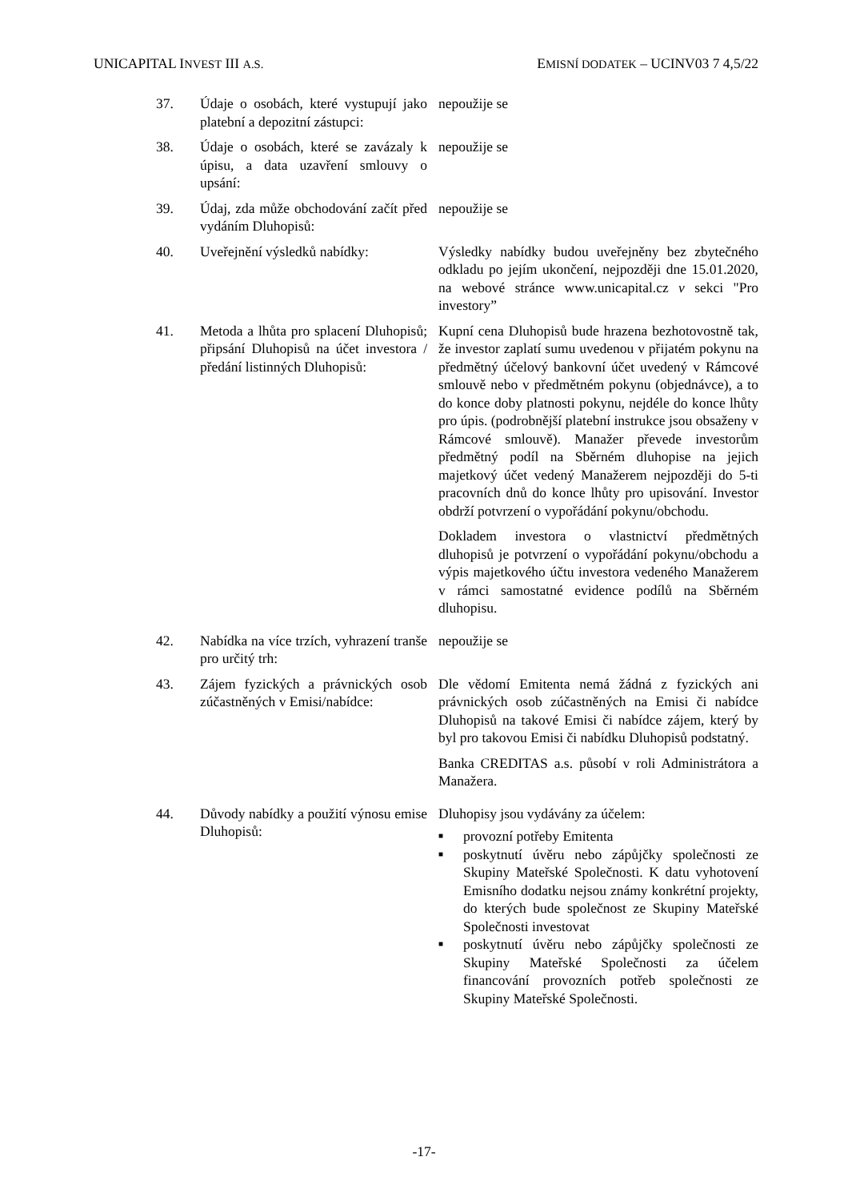UNICAPITAL INVEST III A.S. EMISNÍ DODATEK – UCINV03 7 4,5/22
37. Údaje o osobách, které vystupují jako platební a depozitní zástupci:
nepoužije se
38. Údaje o osobách, které se zavázaly k úpisu, a data uzavření smlouvy o upsání:
nepoužije se
39. Údaj, zda může obchodování začít před vydáním Dluhopisů:
nepoužije se
40. Uveřejnění výsledků nabídky: Výsledky nabídky budou uveřejněny bez zbytečného odkladu po jejím ukončení, nejpozději dne 15.01.2020, na webové stránce www.unicapital.cz v sekci "Pro investory”
41. Metoda a lhůta pro splacení Dluhopisů; připsání Dluhopisů na účet investora / předání listinných Dluhopisů:
Kupní cena Dluhopisů bude hrazena bezhotovostně tak, že investor zaplatí sumu uvedenou v přijatém pokynu na předmětný účelový bankovní účet uvedený v Rámcové smlouvě nebo v předmětném pokynu (objednávce), a to do konce doby platnosti pokynu, nejdéle do konce lhůty pro úpis. (podrobnější platební instrukce jsou obsaženy v Rámcové smlouvě). Manažer převede investorům předmětný podíl na Sběrném dluhopise na jejich majetkový účet vedený Manažerem nejpozději do 5-ti pracovních dnů do konce lhůty pro upisování. Investor obdrží potvrzení o vypořádání pokynu/obchodu.
Dokladem investora o vlastnictví předmětných dluhopisů je potvrzení o vypořádání pokynu/obchodu a výpis majetkového účtu investora vedeného Manažerem v rámci samostatné evidence podílů na Sběrném dluhopisu.
42. Nabídka na více trzích, vyhrazení tranše pro určitý trh:
nepoužije se
43. Zájem fyzických a právnických osob zúčastněných v Emisi/nabídce:
Dle vědomí Emitenta nemá žádná z fyzických ani právnických osob zúčastněných na Emisi či nabídce Dluhopisů na takové Emisi či nabídce zájem, který by byl pro takovou Emisi či nabídku Dluhopisů podstatný.
Banka CREDITAS a.s. působí v roli Administrátora a Manažera.
44. Důvody nabídky a použití výnosu emise Dluhopisů:
Dluhopisy jsou vydávány za účelem:
■ provozní potřeby Emitenta
■ poskytnutí úvěru nebo zápůjčky společnosti ze Skupiny Mateřské Společnosti. K datu vyhotovení Emisního dodatku nejsou známy konkrétní projekty, do kterých bude společnost ze Skupiny Mateřské Společnosti investovat
■ poskytnutí úvěru nebo zápůjčky společnosti ze Skupiny Mateřské Společnosti za účelem financování provozních potřeb společnosti ze Skupiny Mateřské Společnosti.
-17-